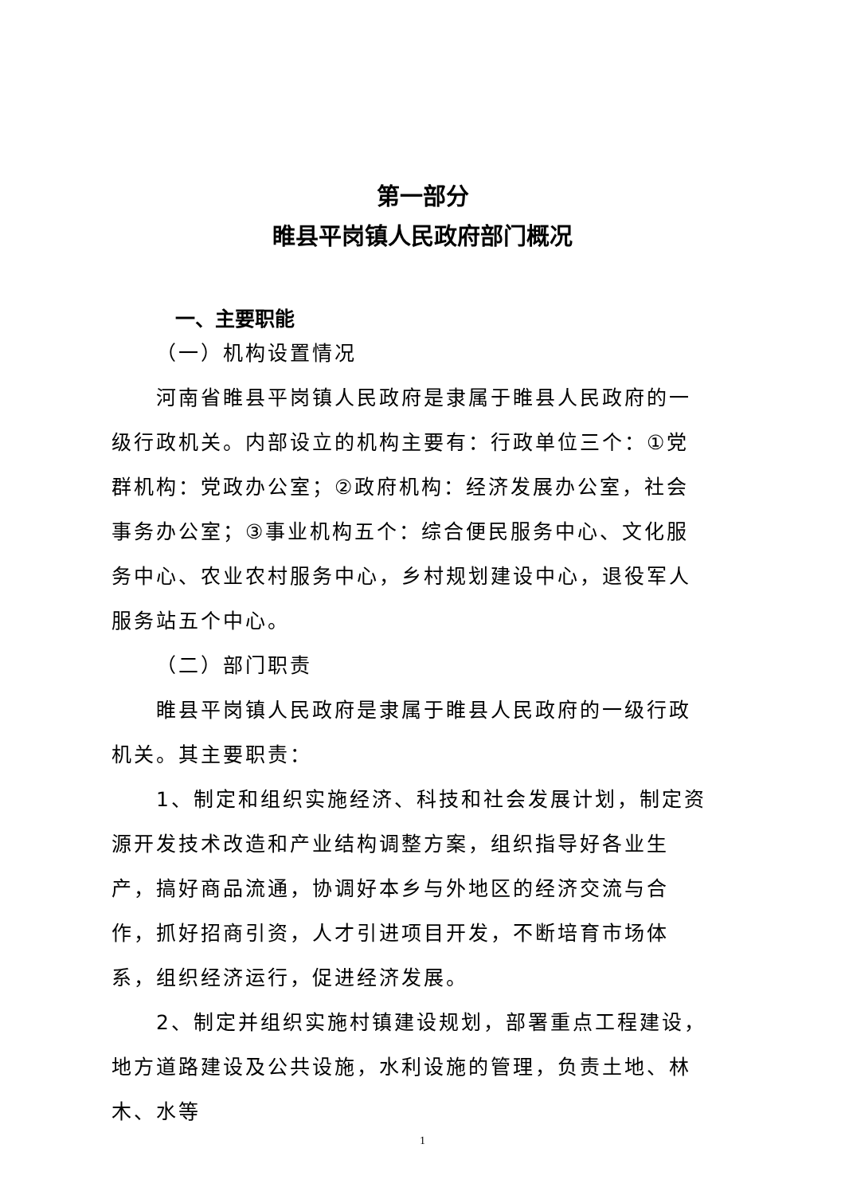第一部分
睢县平岗镇人民政府部门概况
一、主要职能
（一）机构设置情况
河南省睢县平岗镇人民政府是隶属于睢县人民政府的一级行政机关。内部设立的机构主要有：行政单位三个：①党群机构：党政办公室；②政府机构：经济发展办公室，社会事务办公室；③事业机构五个：综合便民服务中心、文化服务中心、农业农村服务中心，乡村规划建设中心，退役军人服务站五个中心。
（二）部门职责
睢县平岗镇人民政府是隶属于睢县人民政府的一级行政机关。其主要职责：
1、制定和组织实施经济、科技和社会发展计划，制定资源开发技术改造和产业结构调整方案，组织指导好各业生产，搞好商品流通，协调好本乡与外地区的经济交流与合作，抓好招商引资，人才引进项目开发，不断培育市场体系，组织经济运行，促进经济发展。
2、制定并组织实施村镇建设规划，部署重点工程建设，地方道路建设及公共设施，水利设施的管理，负责土地、林木、水等
1